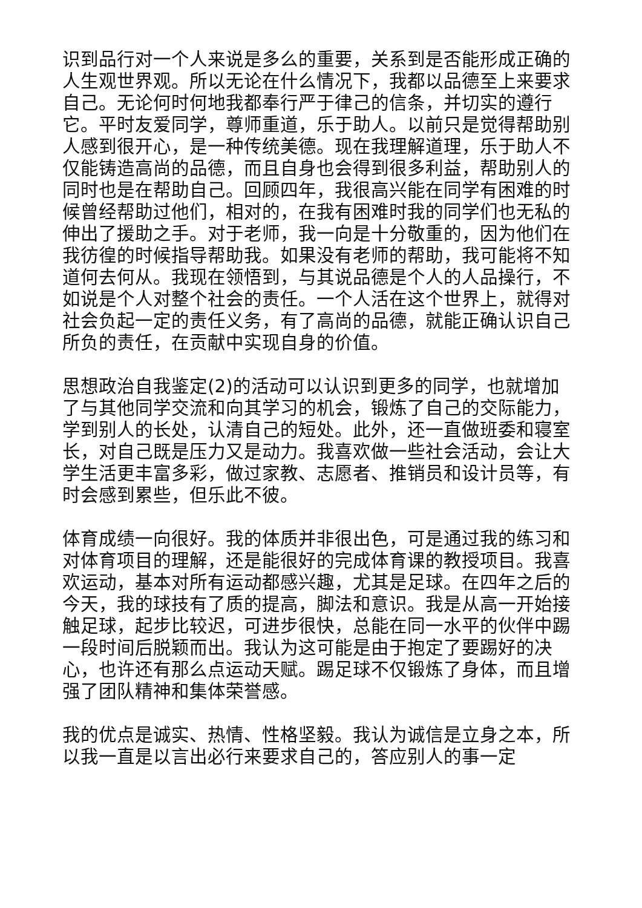识到品行对一个人来说是多么的重要，关系到是否能形成正确的人生观世界观。所以无论在什么情况下，我都以品德至上来要求自己。无论何时何地我都奉行严于律己的信条，并切实的遵行它。平时友爱同学，尊师重道，乐于助人。以前只是觉得帮助别人感到很开心，是一种传统美德。现在我理解道理，乐于助人不仅能铸造高尚的品德，而且自身也会得到很多利益，帮助别人的同时也是在帮助自己。回顾四年，我很高兴能在同学有困难的时候曾经帮助过他们，相对的，在我有困难时我的同学们也无私的伸出了援助之手。对于老师，我一向是十分敬重的，因为他们在我彷徨的时候指导帮助我。如果没有老师的帮助，我可能将不知道何去何从。我现在领悟到，与其说品德是个人的人品操行，不如说是个人对整个社会的责任。一个人活在这个世界上，就得对社会负起一定的责任义务，有了高尚的品德，就能正确认识自己所负的责任，在贡献中实现自身的价值。
思想政治自我鉴定(2)的活动可以认识到更多的同学，也就增加了与其他同学交流和向其学习的机会，锻炼了自己的交际能力，学到别人的长处，认清自己的短处。此外，还一直做班委和寝室长，对自己既是压力又是动力。我喜欢做一些社会活动，会让大学生活更丰富多彩，做过家教、志愿者、推销员和设计员等，有时会感到累些，但乐此不彼。
体育成绩一向很好。我的体质并非很出色，可是通过我的练习和对体育项目的理解，还是能很好的完成体育课的教授项目。我喜欢运动，基本对所有运动都感兴趣，尤其是足球。在四年之后的今天，我的球技有了质的提高，脚法和意识。我是从高一开始接触足球，起步比较迟，可进步很快，总能在同一水平的伙伴中踢一段时间后脱颖而出。我认为这可能是由于抱定了要踢好的决心，也许还有那么点运动天赋。踢足球不仅锻炼了身体，而且增强了团队精神和集体荣誉感。
我的优点是诚实、热情、性格坚毅。我认为诚信是立身之本，所以我一直是以言出必行来要求自己的，答应别人的事一定